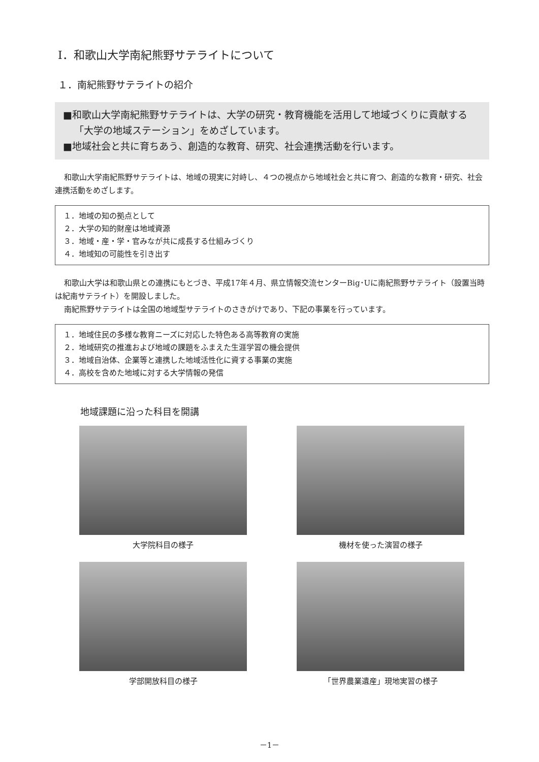Ⅰ．和歌山大学南紀熊野サテライトについて
１．南紀熊野サテライトの紹介
■和歌山大学南紀熊野サテライトは、大学の研究・教育機能を活用して地域づくりに貢献する「大学の地域ステーション」をめざしています。
■地域社会と共に育ちあう、創造的な教育、研究、社会連携活動を行います。
和歌山大学南紀熊野サテライトは、地域の現実に対峙し、４つの視点から地域社会と共に育つ、創造的な教育・研究、社会連携活動をめざします。
１．地域の知の拠点として
２．大学の知的財産は地域資源
３．地域・産・学・官みなが共に成長する仕組みづくり
４．地域知の可能性を引き出す
和歌山大学は和歌山県との連携にもとづき、平成17年４月、県立情報交流センターBig･Uに南紀熊野サテライト（設置当時は紀南サテライト）を開設しました。
南紀熊野サテライトは全国の地域型サテライトのさきがけであり、下記の事業を行っています。
１．地域住民の多様な教育ニーズに対応した特色ある高等教育の実施
２．地域研究の推進および地域の課題をふまえた生涯学習の機会提供
３．地域自治体、企業等と連携した地域活性化に資する事業の実施
４．高校を含めた地域に対する大学情報の発信
地域課題に沿った科目を開講
大学院科目の様子
機材を使った演習の様子
学部開放科目の様子
「世界農業遺産」現地実習の様子
－1－